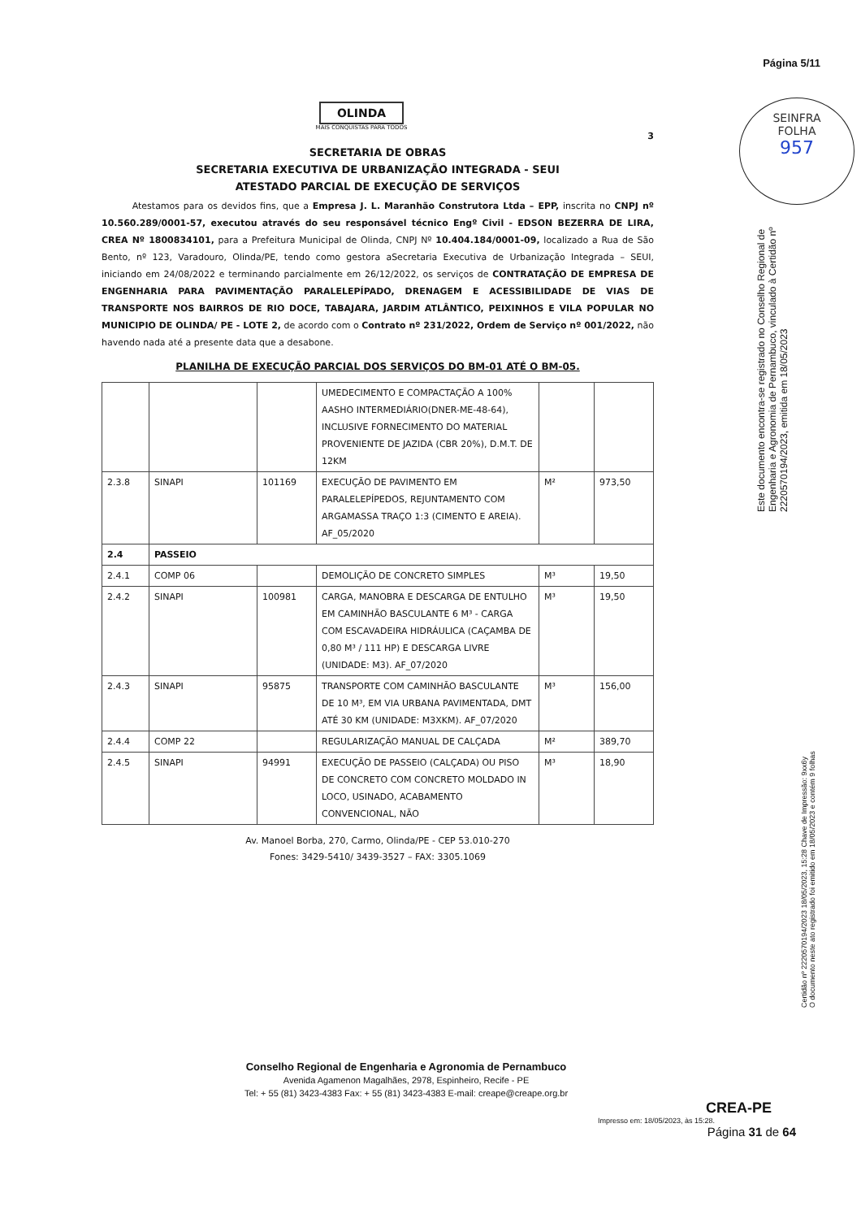Página 5/11
SEINFRA
FOLHA
957
Este documento encontra-se registrado no Conselho Regional de Engenharia e Agronomia de Pernambuco, vinculado à Certidão nº 2220570194/2023, emitida em 18/05/2023
Certidão nº 2220570194/2023 18/05/2023, 15:28 Chave de Impressão: 9xx6y
O documento neste ato registrado foi emitido em 18/05/2023 e contém 9 folhas
OLINDA
MAIS CONQUISTAS PARA TODOS
3
SECRETARIA DE OBRAS
SECRETARIA EXECUTIVA DE URBANIZAÇÃO INTEGRADA - SEUI
ATESTADO PARCIAL DE EXECUÇÃO DE SERVIÇOS
Atestamos para os devidos fins, que a Empresa J. L. Maranhão Construtora Ltda – EPP, inscrita no CNPJ nº 10.560.289/0001-57, executou através do seu responsável técnico Engº Civil - EDSON BEZERRA DE LIRA, CREA Nº 1800834101, para a Prefeitura Municipal de Olinda, CNPJ Nº 10.404.184/0001-09, localizado a Rua de São Bento, nº 123, Varadouro, Olinda/PE, tendo como gestora aSecretaria Executiva de Urbanização Integrada – SEUI, iniciando em 24/08/2022 e terminando parcialmente em 26/12/2022, os serviços de CONTRATAÇÃO DE EMPRESA DE ENGENHARIA PARA PAVIMENTAÇÃO PARALELEPÍPADO, DRENAGEM E ACESSIBILIDADE DE VIAS DE TRANSPORTE NOS BAIRROS DE RIO DOCE, TABAJARA, JARDIM ATLÂNTICO, PEIXINHOS E VILA POPULAR NO MUNICIPIO DE OLINDA/ PE - LOTE 2, de acordo com o Contrato nº 231/2022, Ordem de Serviço nº 001/2022, não havendo nada até a presente data que a desabone.
PLANILHA DE EXECUÇÃO PARCIAL DOS SERVIÇOS DO BM-01 ATÉ O BM-05.
| | | | UMEDECIMENTO E COMPACTAÇÃO A 100% AASHO INTERMEDIÁRIO(DNER-ME-48-64), INCLUSIVE FORNECIMENTO DO MATERIAL PROVENIENTE DE JAZIDA (CBR 20%), D.M.T. DE 12KM | | |
| 2.3.8 | SINAPI | 101169 | EXECUÇÃO DE PAVIMENTO EM PARALELEPÍPEDOS, REJUNTAMENTO COM ARGAMASSA TRAÇO 1:3 (CIMENTO E AREIA). AF_05/2020 | M² | 973,50 |
| 2.4 | PASSEIO | | | | |
| 2.4.1 | COMP 06 | | DEMOLIÇÃO DE CONCRETO SIMPLES | M³ | 19,50 |
| 2.4.2 | SINAPI | 100981 | CARGA, MANOBRA E DESCARGA DE ENTULHO EM CAMINHÃO BASCULANTE 6 M³ - CARGA COM ESCAVADEIRA HIDRÁULICA (CAÇAMBA DE 0,80 M³ / 111 HP) E DESCARGA LIVRE (UNIDADE: M3). AF_07/2020 | M³ | 19,50 |
| 2.4.3 | SINAPI | 95875 | TRANSPORTE COM CAMINHÃO BASCULANTE DE 10 M³, EM VIA URBANA PAVIMENTADA, DMT ATÉ 30 KM (UNIDADE: M3XKM). AF_07/2020 | M³ | 156,00 |
| 2.4.4 | COMP 22 | | REGULARIZAÇÃO MANUAL DE CALÇADA | M² | 389,70 |
| 2.4.5 | SINAPI | 94991 | EXECUÇÃO DE PASSEIO (CALÇADA) OU PISO DE CONCRETO COM CONCRETO MOLDADO IN LOCO, USINADO, ACABAMENTO CONVENCIONAL, NÃO | M³ | 18,90 |
Av. Manoel Borba, 270, Carmo, Olinda/PE - CEP 53.010-270
Fones: 3429-5410/ 3439-3527 – FAX: 3305.1069
Conselho Regional de Engenharia e Agronomia de Pernambuco
Avenida Agamenon Magalhães, 2978, Espinheiro, Recife - PE
Tel: + 55 (81) 3423-4383 Fax: + 55 (81) 3423-4383 E-mail: creape@creape.org.br
CREA-PE
Impresso em: 18/05/2023, às 15:28.
Página 31 de 64